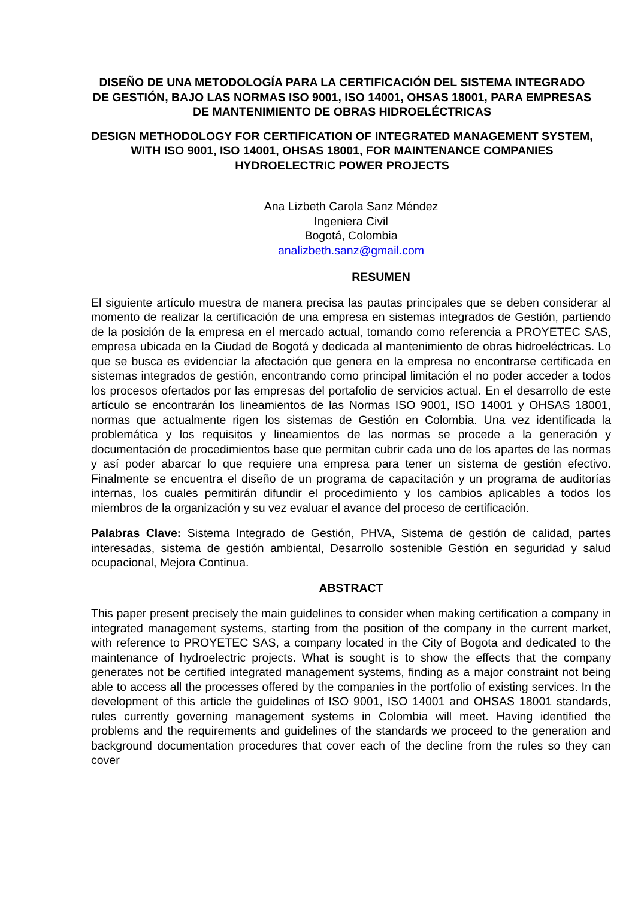DISEÑO DE UNA METODOLOGÍA PARA LA CERTIFICACIÓN DEL SISTEMA INTEGRADO DE GESTIÓN, BAJO LAS NORMAS ISO 9001, ISO 14001, OHSAS 18001, PARA EMPRESAS DE MANTENIMIENTO DE OBRAS HIDROELÉCTRICAS
DESIGN METHODOLOGY FOR CERTIFICATION OF INTEGRATED MANAGEMENT SYSTEM, WITH ISO 9001, ISO 14001, OHSAS 18001, FOR MAINTENANCE COMPANIES HYDROELECTRIC POWER PROJECTS
Ana Lizbeth Carola Sanz Méndez
Ingeniera Civil
Bogotá, Colombia
analizbeth.sanz@gmail.com
RESUMEN
El siguiente artículo muestra de manera precisa las pautas principales que se deben considerar al momento de realizar la certificación de una empresa en sistemas integrados de Gestión, partiendo de la posición de la empresa en el mercado actual, tomando como referencia a PROYETEC SAS, empresa ubicada en la Ciudad de Bogotá y dedicada al mantenimiento de obras hidroeléctricas. Lo que se busca es evidenciar la afectación que genera en la empresa no encontrarse certificada en sistemas integrados de gestión, encontrando como principal limitación el no poder acceder a todos los procesos ofertados por las empresas del portafolio de servicios actual. En el desarrollo de este artículo se encontrarán los lineamientos de las Normas ISO 9001, ISO 14001 y OHSAS 18001, normas que actualmente rigen los sistemas de Gestión en Colombia. Una vez identificada la problemática y los requisitos y lineamientos de las normas se procede a la generación y documentación de procedimientos base que permitan cubrir cada uno de los apartes de las normas y así poder abarcar lo que requiere una empresa para tener un sistema de gestión efectivo. Finalmente se encuentra el diseño de un programa de capacitación y un programa de auditorías internas, los cuales permitirán difundir el procedimiento y los cambios aplicables a todos los miembros de la organización y su vez evaluar el avance del proceso de certificación.
Palabras Clave: Sistema Integrado de Gestión, PHVA, Sistema de gestión de calidad, partes interesadas, sistema de gestión ambiental, Desarrollo sostenible Gestión en seguridad y salud ocupacional, Mejora Continua.
ABSTRACT
This paper present precisely the main guidelines to consider when making certification a company in integrated management systems, starting from the position of the company in the current market, with reference to PROYETEC SAS, a company located in the City of Bogota and dedicated to the maintenance of hydroelectric projects. What is sought is to show the effects that the company generates not be certified integrated management systems, finding as a major constraint not being able to access all the processes offered by the companies in the portfolio of existing services. In the development of this article the guidelines of ISO 9001, ISO 14001 and OHSAS 18001 standards, rules currently governing management systems in Colombia will meet. Having identified the problems and the requirements and guidelines of the standards we proceed to the generation and background documentation procedures that cover each of the decline from the rules so they can cover